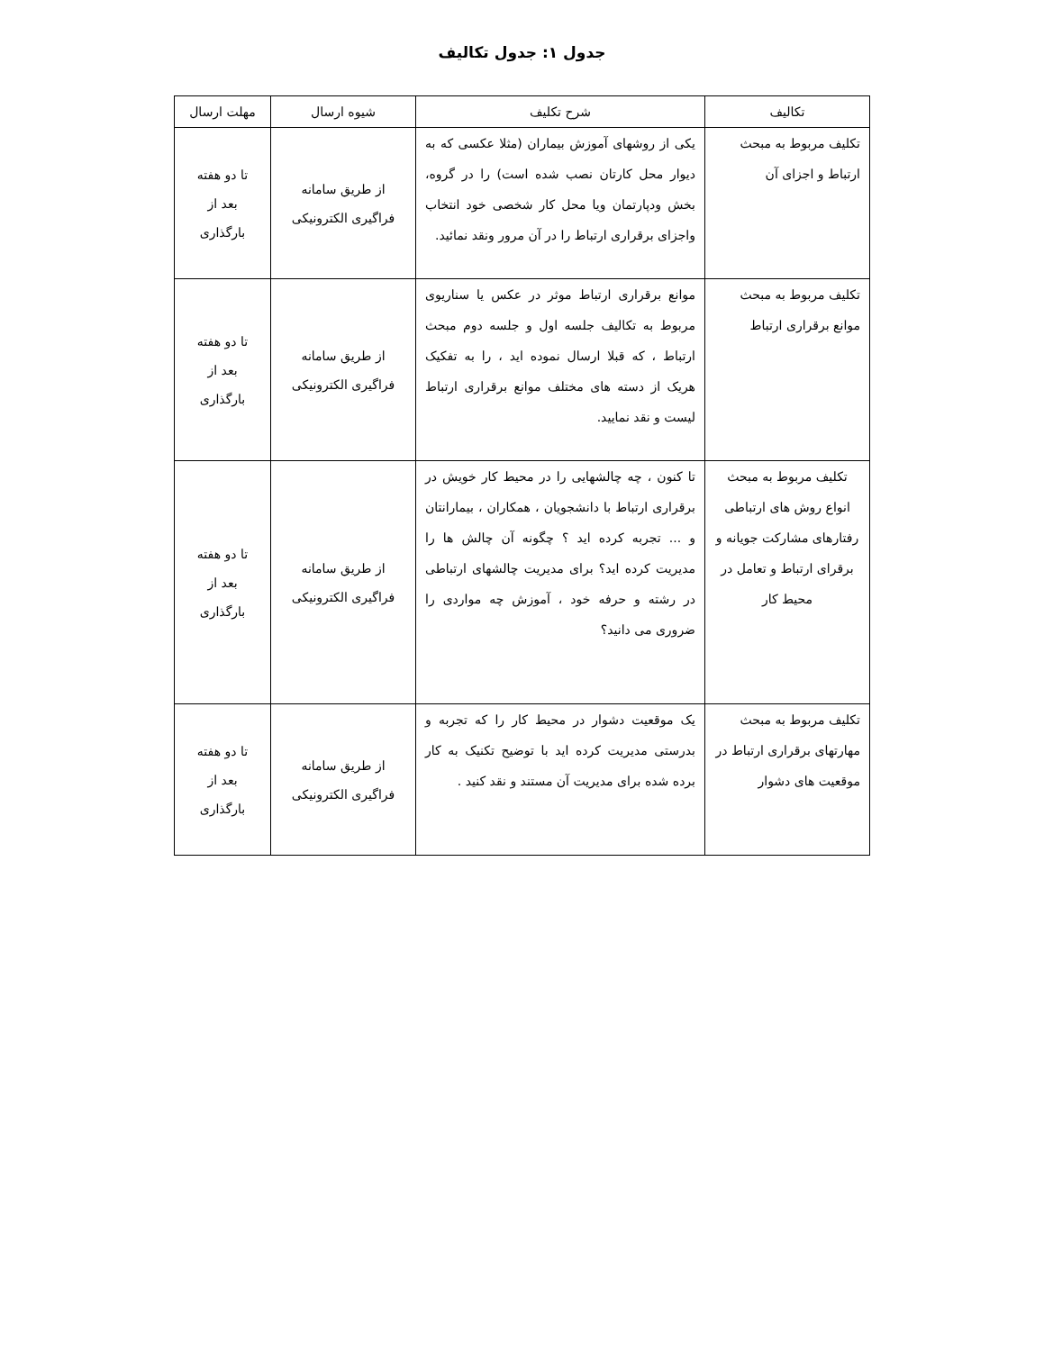جدول ۱: جدول تکالیف
| تکالیف | شرح تکلیف | شیوه ارسال | مهلت ارسال |
| --- | --- | --- | --- |
| تکلیف مربوط به مبحث ارتباط و اجزای آن | یکی از روشهای آموزش بیماران (مثلا عکسی که به دیوار محل کارتان نصب شده است) را در گروه، بخش ودپارتمان ویا محل کار شخصی خود انتخاب واجزای برقراری ارتباط را در آن مرور ونقد نمائید. | از طریق سامانه فراگیری الکترونیکی | تا دو هفته بعد از بارگذاری |
| تکلیف مربوط به مبحث موانع برقراری ارتباط | موانع برقراری ارتباط موثر در عکس یا سناریوی مربوط به تکالیف جلسه اول و جلسه دوم مبحث ارتباط ، که قبلا ارسال نموده اید ، را به تفکیک هریک از دسته های مختلف موانع برقراری ارتباط لیست و نقد نمایید. | از طریق سامانه فراگیری الکترونیکی | تا دو هفته بعد از بارگذاری |
| تکلیف مربوط به مبحث انواع روش های ارتباطی رفتارهای مشارکت جویانه و برقرای ارتباط و تعامل در محیط کار | تا کنون ، چه چالشهایی را در محیط کار خویش در برقراری ارتباط با دانشجویان ، همکاران ، بیمارانتان و ... تجربه کرده اید ؟ چگونه آن چالش ها را مدیریت کرده اید؟ برای مدیریت چالشهای ارتباطی در رشته و حرفه خود ، آموزش چه مواردی را ضروری می دانید؟ | از طریق سامانه فراگیری الکترونیکی | تا دو هفته بعد از بارگذاری |
| تکلیف مربوط به مبحث مهارتهای برقراری ارتباط در موقعیت های دشوار | یک موقعیت دشوار در محیط کار را که تجربه و بدرستی مدیریت کرده اید با توضیح تکنیک به کار برده شده برای مدیریت آن مستند و نقد کنید . | از طریق سامانه فراگیری الکترونیکی | تا دو هفته بعد از بارگذاری |